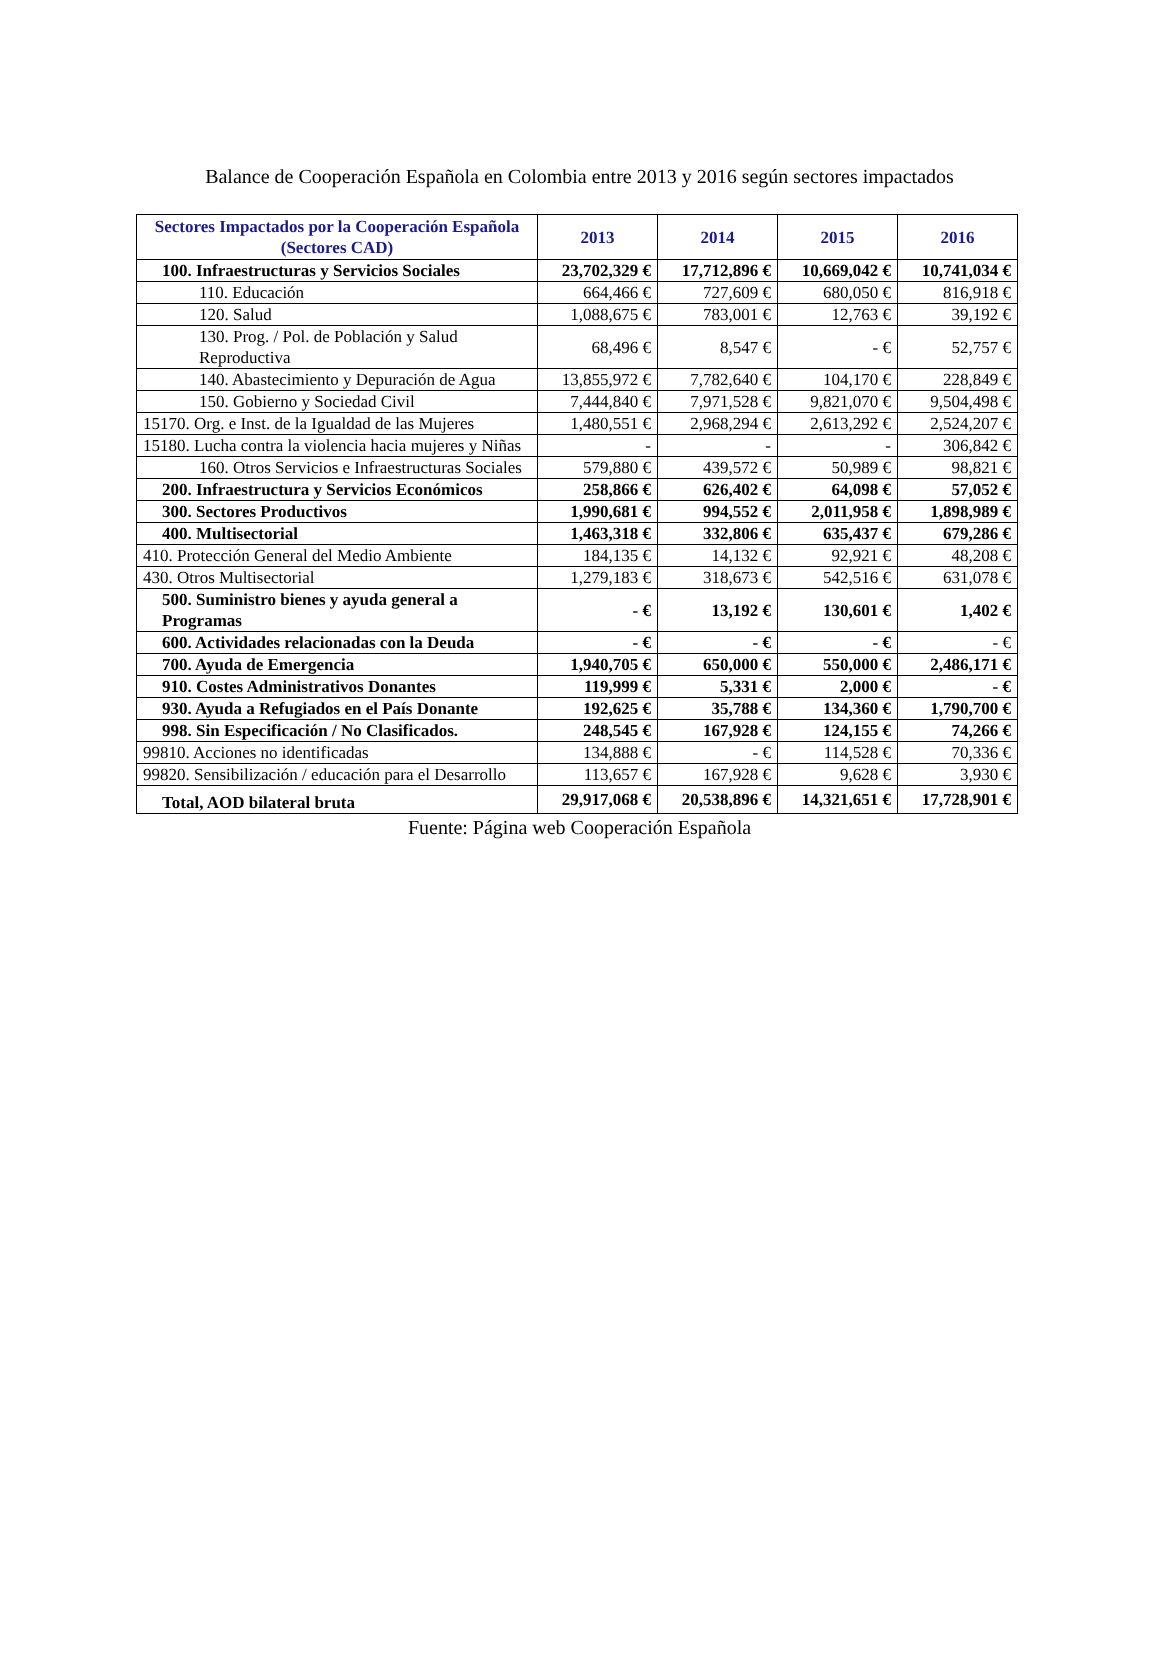Balance de Cooperación Española en Colombia entre 2013 y 2016 según sectores impactados
| Sectores Impactados por la Cooperación Española (Sectores CAD) | 2013 | 2014 | 2015 | 2016 |
| --- | --- | --- | --- | --- |
| 100. Infraestructuras y Servicios Sociales | 23,702,329 € | 17,712,896 € | 10,669,042 € | 10,741,034 € |
| 110. Educación | 664,466 € | 727,609 € | 680,050 € | 816,918 € |
| 120. Salud | 1,088,675 € | 783,001 € | 12,763 € | 39,192 € |
| 130. Prog. / Pol. de Población y Salud Reproductiva | 68,496 € | 8,547 € | - € | 52,757 € |
| 140. Abastecimiento y Depuración de Agua | 13,855,972 € | 7,782,640 € | 104,170 € | 228,849 € |
| 150. Gobierno y Sociedad Civil | 7,444,840 € | 7,971,528 € | 9,821,070 € | 9,504,498 € |
| 15170. Org. e Inst. de la Igualdad de las Mujeres | 1,480,551 € | 2,968,294 € | 2,613,292 € | 2,524,207 € |
| 15180. Lucha contra la violencia hacia mujeres y Niñas | - | - | - | 306,842 € |
| 160. Otros Servicios e Infraestructuras Sociales | 579,880 € | 439,572 € | 50,989 € | 98,821 € |
| 200. Infraestructura y Servicios Económicos | 258,866 € | 626,402 € | 64,098 € | 57,052 € |
| 300. Sectores Productivos | 1,990,681 € | 994,552 € | 2,011,958 € | 1,898,989 € |
| 400. Multisectorial | 1,463,318 € | 332,806 € | 635,437 € | 679,286 € |
| 410. Protección General del Medio Ambiente | 184,135 € | 14,132 € | 92,921 € | 48,208 € |
| 430. Otros Multisectorial | 1,279,183 € | 318,673 € | 542,516 € | 631,078 € |
| 500. Suministro bienes y ayuda general a Programas | - € | 13,192 € | 130,601 € | 1,402 € |
| 600. Actividades relacionadas con la Deuda | - € | - € | - € | - € |
| 700. Ayuda de Emergencia | 1,940,705 € | 650,000 € | 550,000 € | 2,486,171 € |
| 910. Costes Administrativos Donantes | 119,999 € | 5,331 € | 2,000 € | - € |
| 930. Ayuda a Refugiados en el País Donante | 192,625 € | 35,788 € | 134,360 € | 1,790,700 € |
| 998. Sin Especificación / No Clasificados. | 248,545 € | 167,928 € | 124,155 € | 74,266 € |
| 99810. Acciones no identificadas | 134,888 € | - € | 114,528 € | 70,336 € |
| 99820. Sensibilización / educación para el Desarrollo | 113,657 € | 167,928 € | 9,628 € | 3,930 € |
| Total, AOD bilateral bruta | 29,917,068 € | 20,538,896 € | 14,321,651 € | 17,728,901 € |
Fuente: Página web Cooperación Española